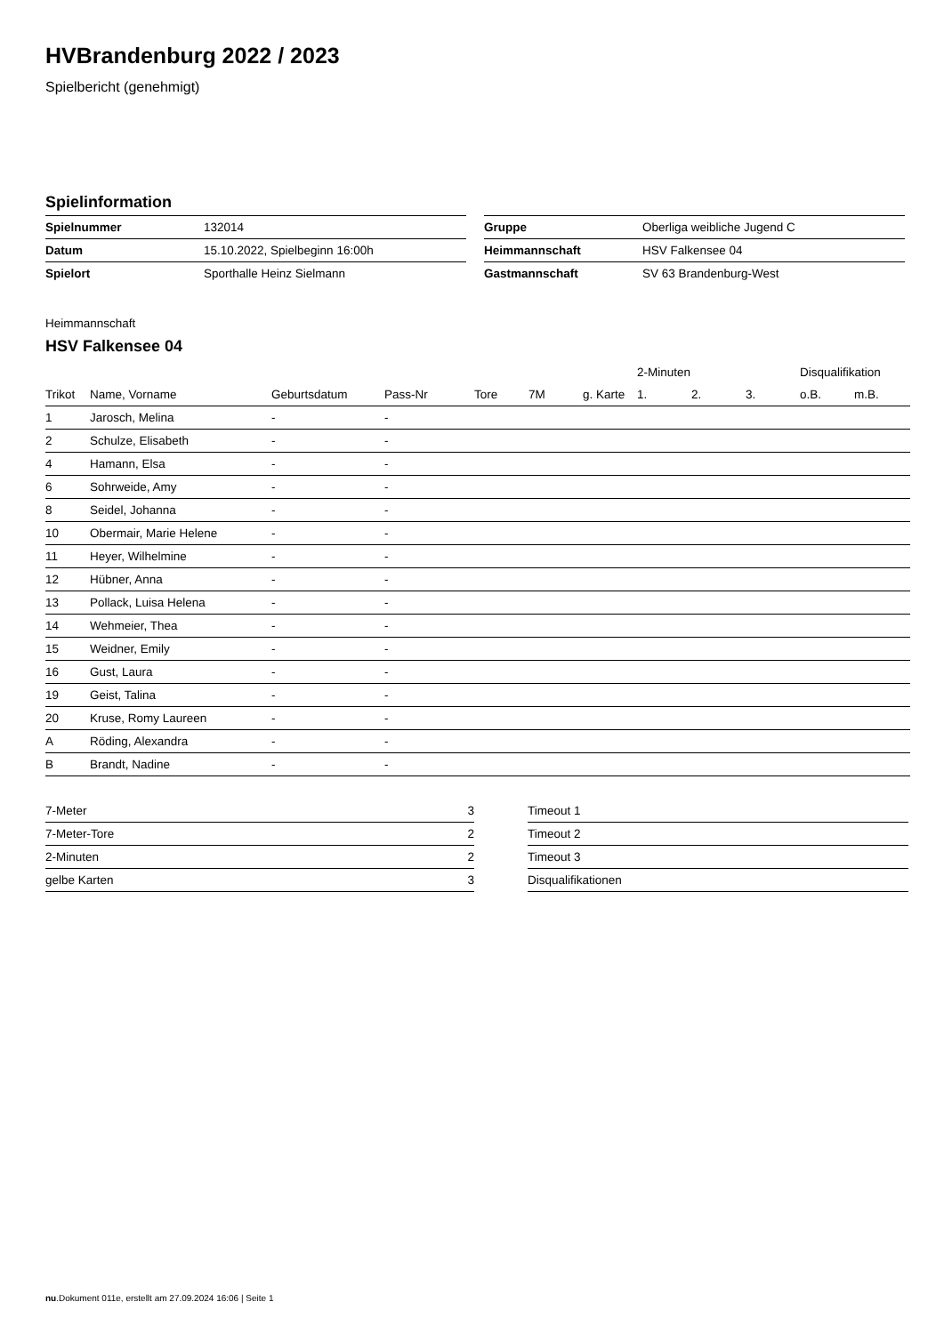HVBrandenburg 2022 / 2023
Spielbericht (genehmigt)
Spielinformation
| Spielnummer | 132014 |
| Datum | 15.10.2022, Spielbeginn 16:00h |
| Spielort | Sporthalle Heinz Sielmann |
| Gruppe | Oberliga weibliche Jugend C |
| Heimmannschaft | HSV Falkensee 04 |
| Gastmannschaft | SV 63 Brandenburg-West |
Heimmannschaft
HSV Falkensee 04
| | | | | | | | 2-Minuten | | | Disqualifikation | |
| --- | --- | --- | --- | --- | --- | --- | --- | --- | --- | --- | --- |
| Trikot | Name, Vorname | Geburtsdatum | Pass-Nr | Tore | 7M | g. Karte | 1. | 2. | 3. | o.B. | m.B. |
| 1 | Jarosch, Melina | - | - | | | | | | | | |
| 2 | Schulze, Elisabeth | - | - | | | | | | | | |
| 4 | Hamann, Elsa | - | - | | | | | | | | |
| 6 | Sohrweide, Amy | - | - | | | | | | | | |
| 8 | Seidel, Johanna | - | - | | | | | | | | |
| 10 | Obermair, Marie Helene | - | - | | | | | | | | |
| 11 | Heyer, Wilhelmine | - | - | | | | | | | | |
| 12 | Hübner, Anna | - | - | | | | | | | | |
| 13 | Pollack, Luisa Helena | - | - | | | | | | | | |
| 14 | Wehmeier, Thea | - | - | | | | | | | | |
| 15 | Weidner, Emily | - | - | | | | | | | | |
| 16 | Gust, Laura | - | - | | | | | | | | |
| 19 | Geist, Talina | - | - | | | | | | | | |
| 20 | Kruse, Romy Laureen | - | - | | | | | | | | |
| A | Röding, Alexandra | - | - | | | | | | | | |
| B | Brandt, Nadine | - | - | | | | | | | | |
| 7-Meter | 3 |
| 7-Meter-Tore | 2 |
| 2-Minuten | 2 |
| gelbe Karten | 3 |
| Timeout 1 |
| Timeout 2 |
| Timeout 3 |
| Disqualifikationen |
nu.Dokument 011e, erstellt am 27.09.2024 16:06 | Seite 1